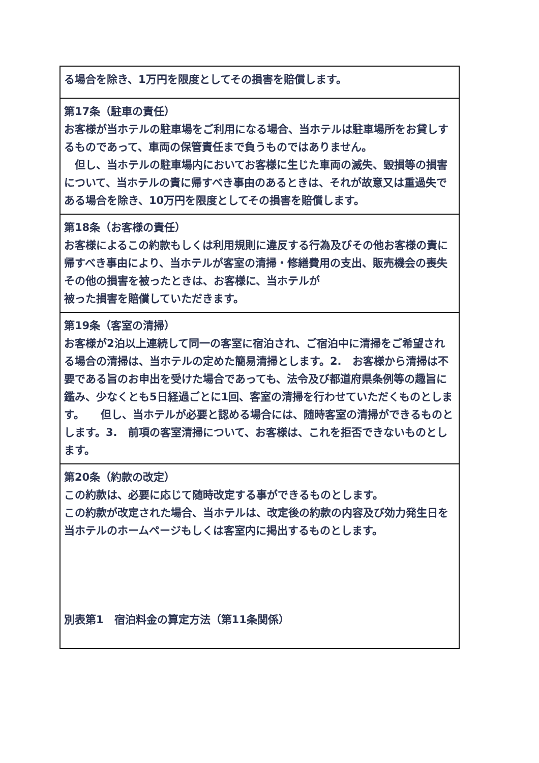| る場合を除き、1万円を限度としてその損害を賠償します。 |
| 第17条（駐車の責任） お客様が当ホテルの駐車場をご利用になる場合、当ホテルは駐車場所をお貸しするものであって、車両の保管責任まで負うものではありません。 但し、当ホテルの駐車場内においてお客様に生じた車両の滅失、毀損等の損害について、当ホテルの責に帰すべき事由のあるときは、それが故意又は重過失である場合を除き、10万円を限度としてその損害を賠償します。 |
| 第18条（お客様の責任） お客様によるこの約款もしくは利用規則に違反する行為及びその他お客様の責に帰すべき事由により、当ホテルが客室の清掃・修繕費用の支出、販売機会の喪失その他の損害を被ったときは、お客様に、当ホテルが 被った損害を賠償していただきます。 |
| 第19条（客室の清掃） お客様が2泊以上連続して同一の客室に宿泊され、ご宿泊中に清掃をご希望される場合の清掃は、当ホテルの定めた簡易清掃とします。2. お客様から清掃は不要である旨のお申出を受けた場合であっても、法令及び都道府県条例等の趣旨に鑑み、少なくとも5日経過ごとに1回、客室の清掃を行わせていただくものとします。 但し、当ホテルが必要と認める場合には、随時客室の清掃ができるものとします。3. 前項の客室清掃について、お客様は、これを拒否できないものとします。 |
| 第20条（約款の改定） この約款は、必要に応じて随時改定する事ができるものとします。 この約款が改定された場合、当ホテルは、改定後の約款の内容及び効力発生日を当ホテルのホームページもしくは客室内に掲出するものとします。 別表第1 宿泊料金の算定方法（第11条関係） |